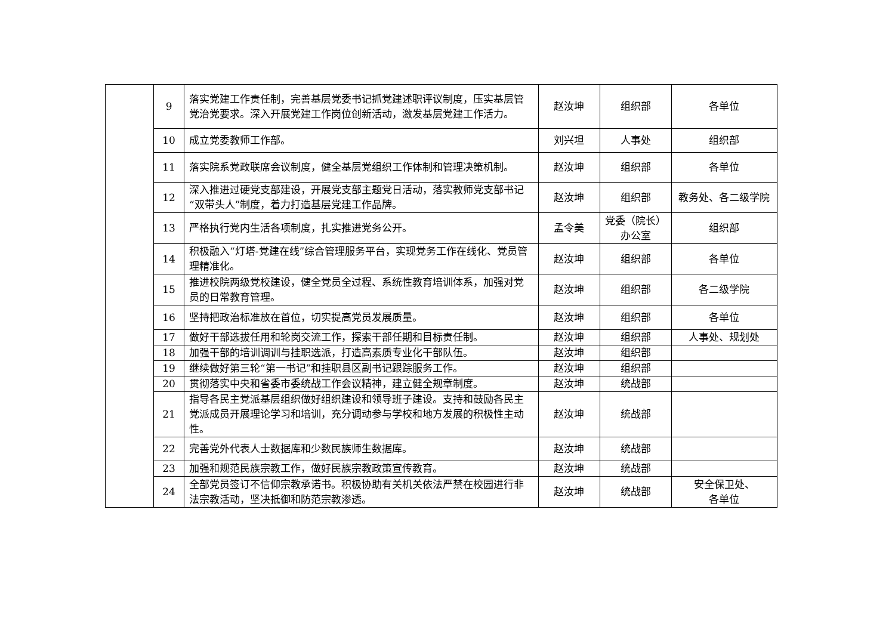| | 9 | 落实党建工作责任制，完善基层党委书记抓党建述职评议制度，压实基层管党治党要求。深入开展党建工作岗位创新活动，激发基层党建工作活力。 | 赵汝坤 | 组织部 | 各单位 |
| | 10 | 成立党委教师工作部。 | 刘兴坦 | 人事处 | 组织部 |
| | 11 | 落实院系党政联席会议制度，健全基层党组织工作体制和管理决策机制。 | 赵汝坤 | 组织部 | 各单位 |
| | 12 | 深入推进过硬党支部建设，开展党支部主题党日活动，落实教师党支部书记“双带头人”制度，着力打造基层党建工作品牌。 | 赵汝坤 | 组织部 | 教务处、各二级学院 |
| | 13 | 严格执行党内生活各项制度，扎实推进党务公开。 | 孟令美 | 党委（院长）办公室 | 组织部 |
| | 14 | 积极融入“灯塔-党建在线”综合管理服务平台，实现党务工作在线化、党员管理精准化。 | 赵汝坤 | 组织部 | 各单位 |
| | 15 | 推进校院两级党校建设，健全党员全过程、系统性教育培训体系，加强对党员的日常教育管理。 | 赵汝坤 | 组织部 | 各二级学院 |
| | 16 | 坚持把政治标准放在首位，切实提高党员发展质量。 | 赵汝坤 | 组织部 | 各单位 |
| | 17 | 做好干部选拔任用和轮岗交流工作，探索干部任期和目标责任制。 | 赵汝坤 | 组织部 | 人事处、规划处 |
| | 18 | 加强干部的培训调训与挂职选派，打造高素质专业化干部队伍。 | 赵汝坤 | 组织部 | |
| | 19 | 继续做好第三轮“第一书记”和挂职县区副书记跟踪服务工作。 | 赵汝坤 | 组织部 | |
| | 20 | 贯彻落实中央和省委市委统战工作会议精神，建立健全规章制度。 | 赵汝坤 | 统战部 | |
| | 21 | 指导各民主党派基层组织做好组织建设和领导班子建设。支持和鼓励各民主党派成员开展理论学习和培训，充分调动参与学校和地方发展的积极性主动性。 | 赵汝坤 | 统战部 | |
| | 22 | 完善党外代表人士数据库和少数民族师生数据库。 | 赵汝坤 | 统战部 | |
| | 23 | 加强和规范民族宗教工作，做好民族宗教政策宣传教育。 | 赵汝坤 | 统战部 | |
| | 24 | 全部党员签订不信仰宗教承诺书。积极协助有关机关依法严禁在校园进行非法宗教活动，坚决抵御和防范宗教渗透。 | 赵汝坤 | 统战部 | 安全保卫处、 各单位 |